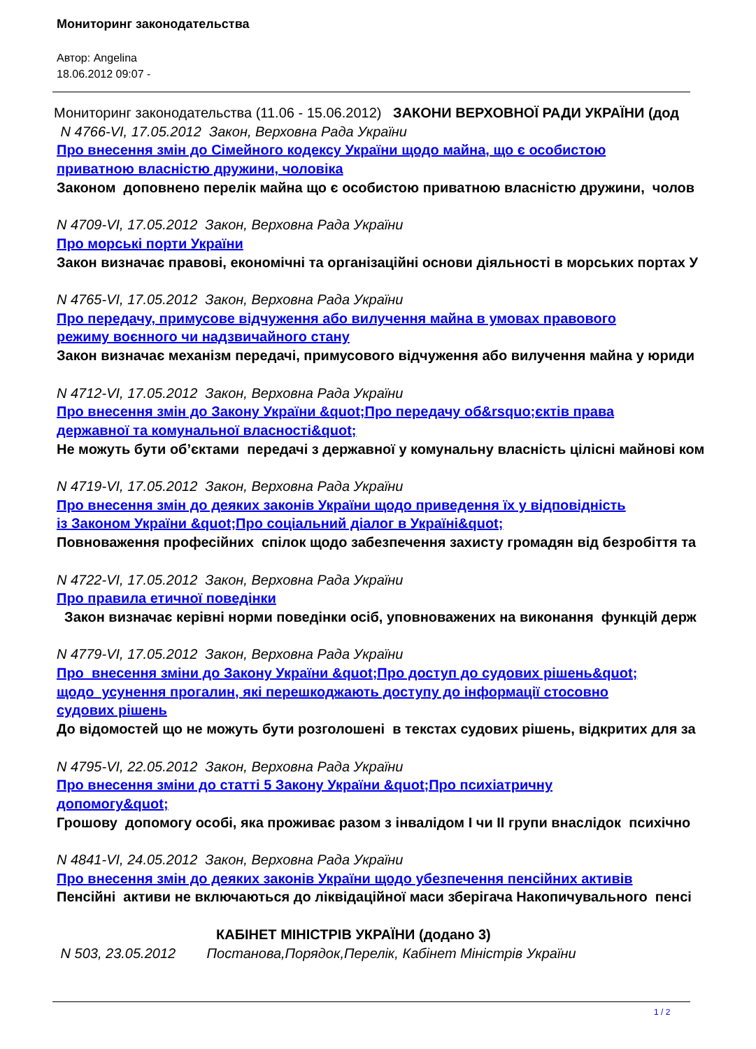Мониторинг законодательства
Автор: Angelina
18.06.2012 09:07 -
Мониторинг законодательства (11.06 - 15.06.2012) ЗАКОНИ ВЕРХОВНОЇ РАДИ УКРАЇНИ (дод
N 4766-VI, 17.05.2012 Закон, Верховна Рада України
Про внесення змін до Сімейного кодексу України щодо майна, що є особистою
приватною власністю дружини, чоловіка
Законом доповнено перелік майна що є особистою приватною власністю дружини, чолов
N 4709-VI, 17.05.2012 Закон, Верховна Рада України
Про морські порти України
Закон визначає правові, економічні та організаційні основи діяльності в морських портах У
N 4765-VI, 17.05.2012 Закон, Верховна Рада України
Про передачу, примусове відчуження або вилучення майна в умовах правового
режиму воєнного чи надзвичайного стану
Закон визначає механізм передачі, примусового відчуження або вилучення майна у юриди
N 4712-VI, 17.05.2012 Закон, Верховна Рада України
Про внесення змін до Закону України &quot;Про передачу об&rsquo;єктів права
державної та комунальної власності&quot;
Не можуть бути об’єктами передачі з державної у комунальну власність цілісні майнові ком
N 4719-VI, 17.05.2012 Закон, Верховна Рада України
Про внесення змін до деяких законів України щодо приведення їх у відповідність
із Законом України &quot;Про соціальний діалог в Україні&quot;
Повноваження професійних спілок щодо забезпечення захисту громадян від безробіття та
N 4722-VI, 17.05.2012 Закон, Верховна Рада України
Про правила етичної поведінки
Закон визначає керівні норми поведінки осіб, уповноважених на виконання функцій держ
N 4779-VI, 17.05.2012 Закон, Верховна Рада України
Про внесення зміни до Закону України &quot;Про доступ до судових рішень&quot;
щодо усунення прогалин, які перешкоджають доступу до інформації стосовно
судових рішень
До відомостей що не можуть бути розголошені в текстах судових рішень, відкритих для за
N 4795-VI, 22.05.2012 Закон, Верховна Рада України
Про внесення зміни до статті 5 Закону України &quot;Про психіатричну
допомогу&quot;
Грошову допомогу особі, яка проживає разом з інвалідом І чи ІІ групи внаслідок психічно
N 4841-VI, 24.05.2012 Закон, Верховна Рада України
Про внесення змін до деяких законів України щодо убезпечення пенсійних активів
Пенсійні активи не включаються до ліквідаційної маси зберігача Накопичувального пенсі
КАБІНЕТ МІНІСТРІВ УКРАЇНИ (додано 3)
N 503, 23.05.2012 Постанова,Порядок,Перелік, Кабінет Міністрів України
1 / 2